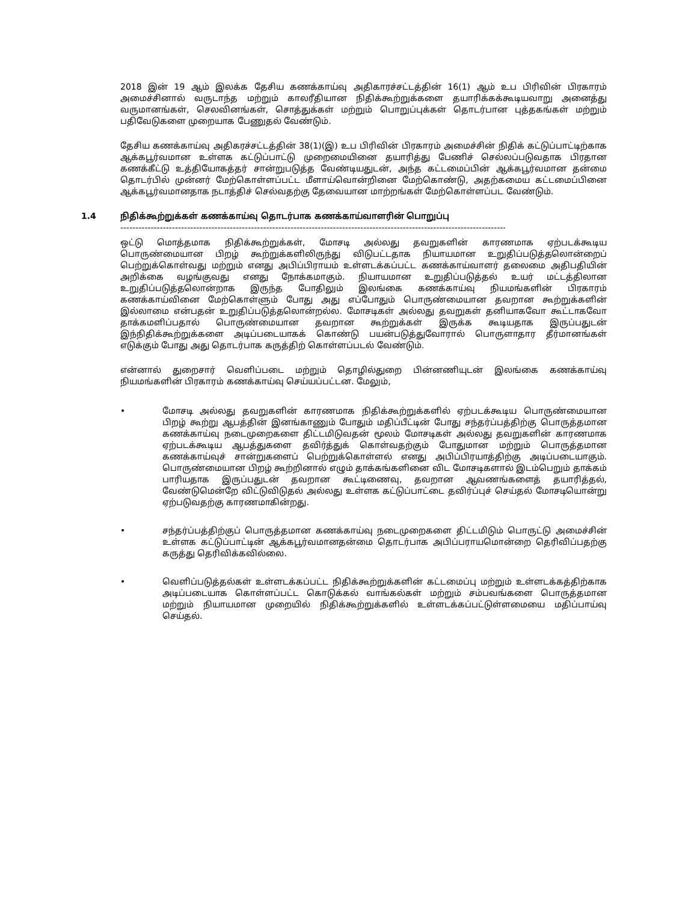2018 இன் 19 ஆம் இலக்க தேசிய கணக்காய்வு அதிகாரச்சட்டத்தின் 16(1) ஆம் உப பிரிவின் பிரகாரம் அமைச்சினால் வருடாந்த மற்றும் காலரீதியான நிதிக்கூற்றுக்களை தயாரிக்கக்கூடியவாறு அனைத்து வருமானங்கள், செலவினங்கள், சொத்துக்கள் மற்றும் பொறுப்புக்கள் தொடர்பான புத்தகங்கள் மற்றும் பதிவேடுகளை முறையாக பேணுதல் வேண்டும்.
தேசிய கணக்காய்வு அதிகரச்சட்டத்தின் 38(1)(இ) உப பிரிவின் பிரகாரம் அமைச்சின் நிதிக் கட்டுப்பாட்டிற்காக ஆக்கபூர்வமான உள்ளக கட்டுப்பாட்டு முறைமையினை தயாரித்து பேணிச் செல்லப்படுவதாக பிரதான கணக்கீட்டு உத்தியோகத்தர் சான்றுபடுத்த வேண்டியதுடன், அந்த கட்டமைப்பின் ஆக்கபூர்வமான தன்மை தொடர்பில் முன்னர் மேற்கொள்ளப்பட்ட மீளாய்வொன்றினை மேற்கொண்டு, அதற்கமைய கட்டமைப்பினை ஆக்கபூர்வமானதாக நடாத்திச் செல்வதற்கு தேவையான மாற்றங்கள் மேற்கொள்ளப்பட வேண்டும்.
1.4 நிதிக்கூற்றுக்கள் கணக்காய்வு தொடர்பாக கணக்காய்வாளரின் பொறுப்பு
--------------------------------------------------------------------------------------------------------------------------------------------
ஒட்டு மொத்தமாக நிதிக்கூற்றுக்கள், மோசடி அல்லது தவறுகளின் காரணமாக ஏற்படக்கூடிய பொருண்மையான பிறழ் கூற்றுக்களிலிருந்து விடுபட்டதாக நியாயமான உறுதிப்படுத்தலொன்றைப் பெற்றுக்கொள்வது மற்றும் எனது அபிப்பிராயம் உள்ளடக்கப்பட்ட கணக்காய்வாளர் தலைமை அதிபதியின் அறிக்கை வழங்குவது எனது நோக்கமாகும். நியாயமான உறுதிப்படுத்தல் உயர் மட்டத்திலான உறுதிப்படுத்தலொன்றாக இருந்த போதிலும் இலங்கை கணக்காய்வு நியமங்களின் பிரகாரம் கணக்காய்வினை மேற்கொள்ளும் போது அது எப்போதும் பொருண்மையான தவறான கூற்றுக்களின் இல்லாமை என்பதன் உறுதிப்படுத்தலொன்றல்ல. மோசடிகள் அல்லது தவறுகள் தனியாகவோ கூட்டாகவோ தாக்கமளிப்பதால் பொருண்மையான தவறான கூற்றுக்கள் இருக்க கூடியதாக இருப்பதுடன் இந்நிதிக்கூற்றுக்களை அடிப்படையாகக் கொண்டு பயன்படுத்துவோரால் பொருளாதார தீர்மானங்கள் எடுக்கும் போது அது தொடர்பாக கருத்திற் கொள்ளப்படல் வேண்டும்.
என்னால் துறைசார் வெளிப்படை மற்றும் தொழில்துறை பின்னணியுடன் இலங்கை கணக்காய்வு நியமங்களின் பிரகாரம் கணக்காய்வு செய்யப்பட்டன. மேலும்,
• மோசடி அல்லது தவறுகளின் காரணமாக நிதிக்கூற்றுக்களில் ஏற்படக்கூடிய பொருண்மையான பிறழ் கூற்று ஆபத்தின் இனங்காணும் போதும் மதிப்பீட்டின் போது சந்தர்ப்பத்திற்கு பொருத்தமான கணக்காய்வு நடைமுறைகளை திட்டமிடுவதன் மூலம் மோசடிகள் அல்லது தவறுகளின் காரணமாக ஏற்படக்கூடிய ஆபத்துகளை தவிர்த்துக் கொள்வதற்கும் போதுமான மற்றும் பொருத்தமான கணக்காய்வுச் சான்றுகளைப் பெற்றுக்கொள்ளல் எனது அபிப்பிரயாத்திற்கு அடிப்படையாகும். பொருண்மையான பிறழ் கூற்றினால் எழும் தாக்கங்களினை விட மோசடிகளால் இடம்பெறும் தாக்கம் பாரியதாக இருப்பதுடன் தவறான கூட்டிணைவு, தவறான ஆவணங்களைத் தயாரித்தல், வேண்டுமென்றே விட்டுவிடுதல் அல்லது உள்ளக கட்டுப்பாட்டை தவிர்ப்புச் செய்தல் மோசடியொன்று ஏற்படுவதற்கு காரணமாகின்றது.
• சந்தர்ப்பத்திற்குப் பொருத்தமான கணக்காய்வு நடைமுறைகளை திட்டமிடும் பொருட்டு அமைச்சின் உள்ளக கட்டுப்பாட்டின் ஆக்கபூர்வமானதன்மை தொடர்பாக அபிப்பராயமொன்றை தெரிவிப்பதற்கு கருத்து தெரிவிக்கவில்லை.
• வெளிப்படுத்தல்கள் உள்ளடக்கப்பட்ட நிதிக்கூற்றுக்களின் கட்டமைப்பு மற்றும் உள்ளடக்கத்திற்காக அடிப்படையாக கொள்ளப்பட்ட கொடுக்கல் வாங்கல்கள் மற்றும் சம்பவங்களை பொருத்தமான மற்றும் நியாயமான முறையில் நிதிக்கூற்றுக்களில் உள்ளடக்கப்பட்டுள்ளமையை மதிப்பாய்வு செய்தல்.